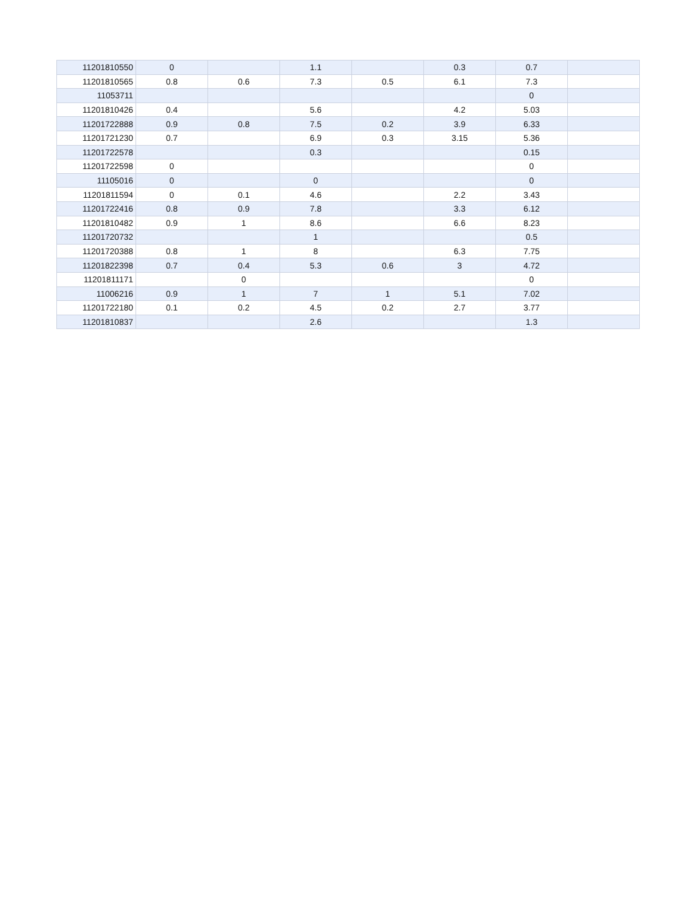| 11201810550 | 0 | | 1.1 | | 0.3 | 0.7 | |
| 11201810565 | 0.8 | 0.6 | 7.3 | 0.5 | 6.1 | 7.3 | |
| 11053711 | | | | | | 0 | |
| 11201810426 | 0.4 | | 5.6 | | 4.2 | 5.03 | |
| 11201722888 | 0.9 | 0.8 | 7.5 | 0.2 | 3.9 | 6.33 | |
| 11201721230 | 0.7 | | 6.9 | 0.3 | 3.15 | 5.36 | |
| 11201722578 | | | 0.3 | | | 0.15 | |
| 11201722598 | 0 | | | | | 0 | |
| 11105016 | 0 | | 0 | | | 0 | |
| 11201811594 | 0 | 0.1 | 4.6 | | 2.2 | 3.43 | |
| 11201722416 | 0.8 | 0.9 | 7.8 | | 3.3 | 6.12 | |
| 11201810482 | 0.9 | 1 | 8.6 | | 6.6 | 8.23 | |
| 11201720732 | | | 1 | | | 0.5 | |
| 11201720388 | 0.8 | 1 | 8 | | 6.3 | 7.75 | |
| 11201822398 | 0.7 | 0.4 | 5.3 | 0.6 | 3 | 4.72 | |
| 11201811171 | | 0 | | | | 0 | |
| 11006216 | 0.9 | 1 | 7 | 1 | 5.1 | 7.02 | |
| 11201722180 | 0.1 | 0.2 | 4.5 | 0.2 | 2.7 | 3.77 | |
| 11201810837 | | | 2.6 | | | 1.3 | |